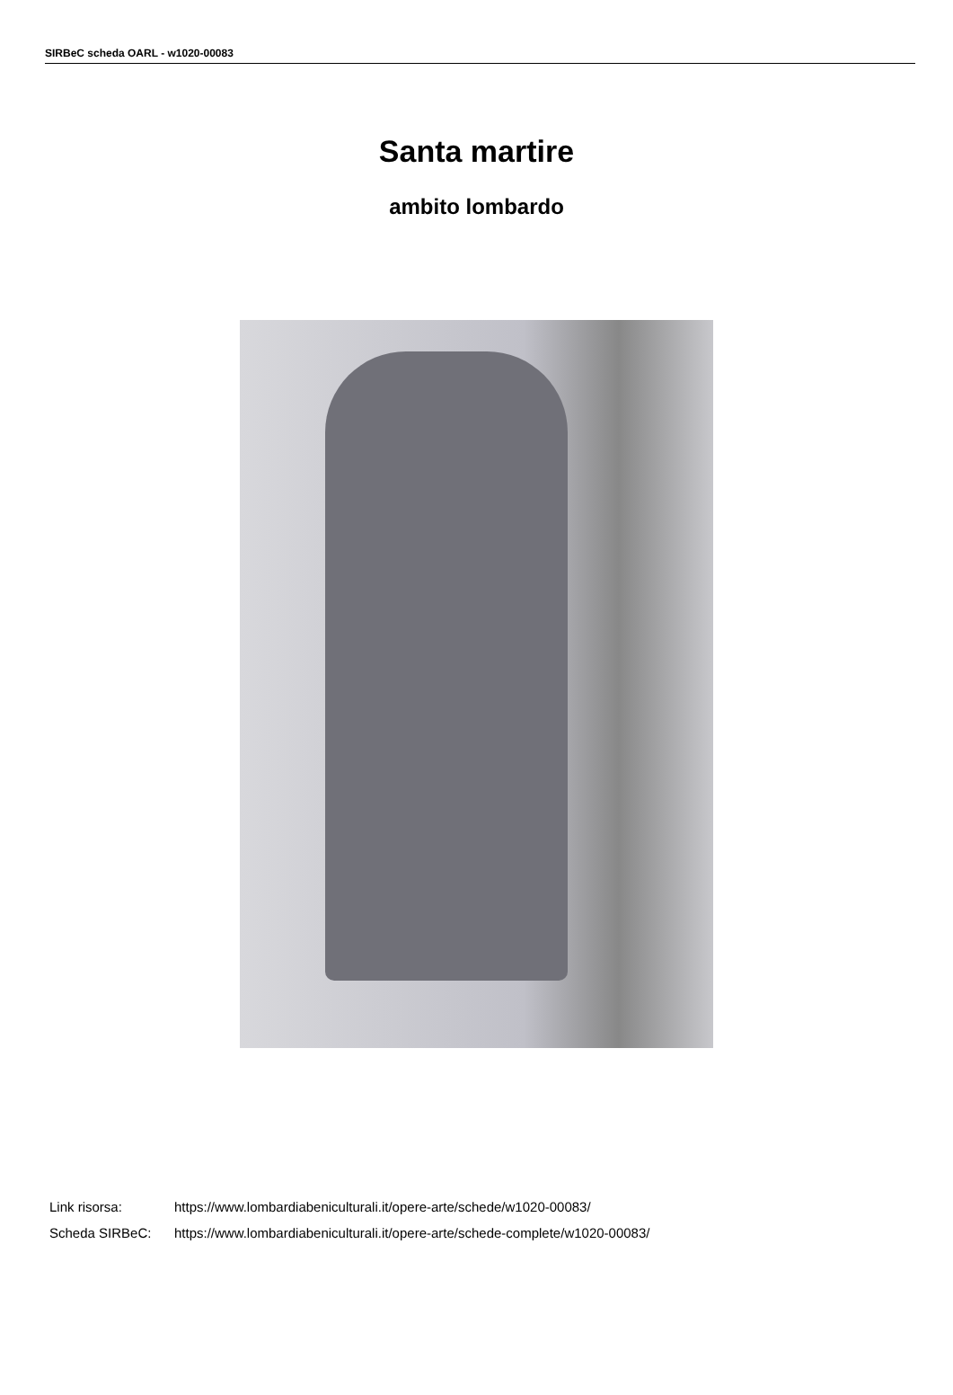SIRBeC scheda OARL - w1020-00083
Santa martire
ambito lombardo
| Link risorsa: | https://www.lombardiabeniculturali.it/opere-arte/schede/w1020-00083/ |
| Scheda SIRBeC: | https://www.lombardiabeniculturali.it/opere-arte/schede-complete/w1020-00083/ |